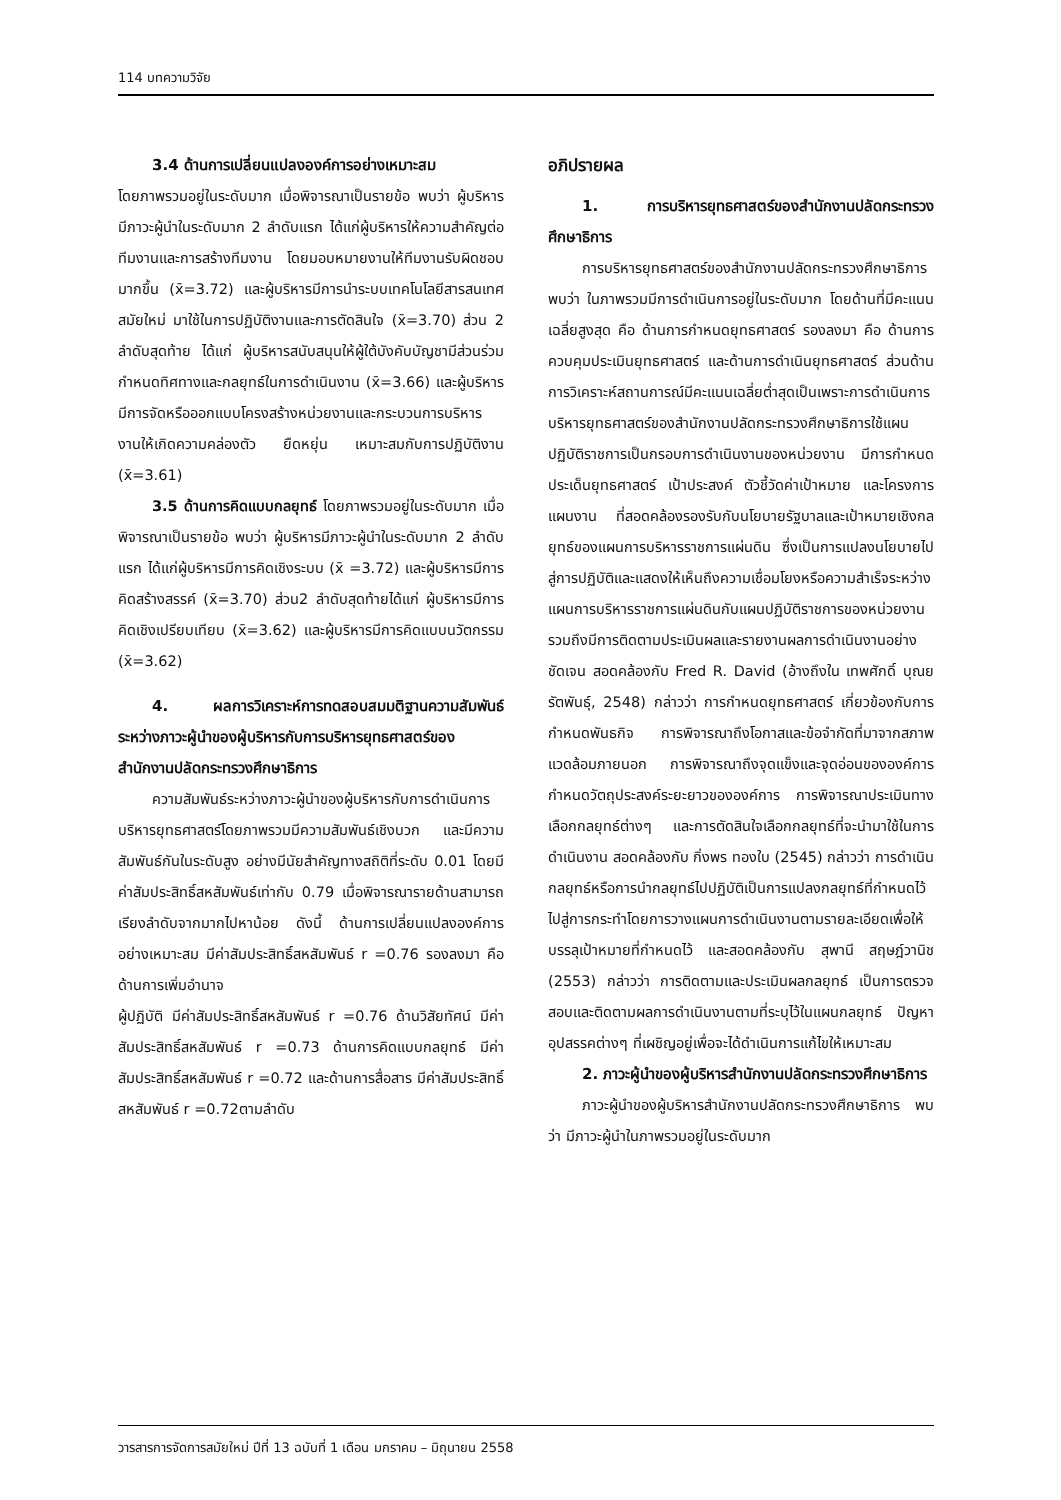114 บทความวิจัย
3.4 ด้านการเปลี่ยนแปลงองค์การอย่างเหมาะสม
โดยภาพรวมอยู่ในระดับมาก เมื่อพิจารณาเป็นรายข้อ พบว่า ผู้บริหารมีภาวะผู้นำในระดับมาก 2 ลำดับแรก ได้แก่ผู้บริหารให้ความสำคัญต่อทีมงานและการสร้างทีมงาน โดยมอบหมายงานให้ทีมงานรับผิดชอบมากขึ้น (x̄=3.72) และผู้บริหารมีการนำระบบเทคโนโลยีสารสนเทศสมัยใหม่ มาใช้ในการปฏิบัติงานและการตัดสินใจ (x̄=3.70) ส่วน 2 ลำดับสุดท้าย ได้แก่ ผู้บริหารสนับสนุนให้ผู้ใต้บังคับบัญชามีส่วนร่วมกำหนดทิศทางและกลยุทธ์ในการดำเนินงาน (x̄=3.66) และผู้บริหารมีการจัดหรือออกแบบโครงสร้างหน่วยงานและกระบวนการบริหารงานให้เกิดความคล่องตัว ยืดหยุ่น เหมาะสมกับการปฏิบัติงาน (x̄=3.61)
3.5 ด้านการคิดแบบกลยุทธ์ โดยภาพรวมอยู่ในระดับมาก เมื่อพิจารณาเป็นรายข้อ พบว่า ผู้บริหารมีภาวะผู้นำในระดับมาก 2 ลำดับแรก ได้แก่ผู้บริหารมีการคิดเชิงระบบ (x̄ =3.72) และผู้บริหารมีการคิดสร้างสรรค์ (x̄=3.70) ส่วน2 ลำดับสุดท้ายได้แก่ ผู้บริหารมีการคิดเชิงเปรียบเทียบ (x̄=3.62) และผู้บริหารมีการคิดแบบนวัตกรรม (x̄=3.62)
4. ผลการวิเคราะห์การทดสอบสมมติฐานความสัมพันธ์ระหว่างภาวะผู้นำของผู้บริหารกับการบริหารยุทธศาสตร์ของสำนักงานปลัดกระทรวงศึกษาธิการ
ความสัมพันธ์ระหว่างภาวะผู้นำของผู้บริหารกับการดำเนินการบริหารยุทธศาสตร์โดยภาพรวมมีความสัมพันธ์เชิงบวก และมีความสัมพันธ์กันในระดับสูง อย่างมีนัยสำคัญทางสถิติที่ระดับ 0.01 โดยมีค่าสัมประสิทธิ์สหสัมพันธ์เท่ากับ 0.79 เมื่อพิจารณารายด้านสามารถเรียงลำดับจากมากไปหาน้อย ดังนี้ ด้านการเปลี่ยนแปลงองค์การอย่างเหมาะสม มีค่าสัมประสิทธิ์สหสัมพันธ์ r =0.76 รองลงมา คือ ด้านการเพิ่มอำนาจ
ผู้ปฏิบัติ มีค่าสัมประสิทธิ์สหสัมพันธ์ r =0.76 ด้านวิสัยทัศน์ มีค่าสัมประสิทธิ์สหสัมพันธ์ r =0.73 ด้านการคิดแบบกลยุทธ์ มีค่าสัมประสิทธิ์สหสัมพันธ์ r =0.72 และด้านการสื่อสาร มีค่าสัมประสิทธิ์สหสัมพันธ์ r =0.72ตามลำดับ
อภิปรายผล
1. การบริหารยุทธศาสตร์ของสำนักงานปลัดกระทรวงศึกษาธิการ
การบริหารยุทธศาสตร์ของสำนักงานปลัดกระทรวงศึกษาธิการ พบว่า ในภาพรวมมีการดำเนินการอยู่ในระดับมาก โดยด้านที่มีคะแนนเฉลี่ยสูงสุด คือ ด้านการกำหนดยุทธศาสตร์ รองลงมา คือ ด้านการควบคุมประเมินยุทธศาสตร์ และด้านการดำเนินยุทธศาสตร์ ส่วนด้านการวิเคราะห์สถานการณ์มีคะแนนเฉลี่ยต่ำสุดเป็นเพราะการดำเนินการบริหารยุทธศาสตร์ของสำนักงานปลัดกระทรวงศึกษาธิการใช้แผนปฏิบัติราชการเป็นกรอบการดำเนินงานของหน่วยงาน มีการกำหนดประเด็นยุทธศาสตร์ เป้าประสงค์ ตัวชี้วัดค่าเป้าหมาย และโครงการ แผนงาน ที่สอดคล้องรองรับกับนโยบายรัฐบาลและเป้าหมายเชิงกลยุทธ์ของแผนการบริหารราชการแผ่นดิน ซึ่งเป็นการแปลงนโยบายไปสู่การปฏิบัติและแสดงให้เห็นถึงความเชื่อมโยงหรือความสำเร็จระหว่างแผนการบริหารราชการแผ่นดินกับแผนปฏิบัติราชการของหน่วยงาน รวมถึงมีการติดตามประเมินผลและรายงานผลการดำเนินงานอย่างชัดเจน สอดคล้องกับ Fred R. David (อ้างถึงใน เทพศักดิ์ บุณยรัตพันธุ์, 2548) กล่าวว่า การกำหนดยุทธศาสตร์ เกี่ยวข้องกับการกำหนดพันธกิจ การพิจารณาถึงโอกาสและข้อจำกัดที่มาจากสภาพแวดล้อมภายนอก การพิจารณาถึงจุดแข็งและจุดอ่อนขององค์การ กำหนดวัตถุประสงค์ระยะยาวขององค์การ การพิจารณาประเมินทางเลือกกลยุทธ์ต่างๆ และการตัดสินใจเลือกกลยุทธ์ที่จะนำมาใช้ในการดำเนินงาน สอดคล้องกับ กิ่งพร ทองใบ (2545) กล่าวว่า การดำเนินกลยุทธ์หรือการนำกลยุทธ์ไปปฏิบัติเป็นการแปลงกลยุทธ์ที่กำหนดไว้ไปสู่การกระทำโดยการวางแผนการดำเนินงานตามรายละเอียดเพื่อให้บรรลุเป้าหมายที่กำหนดไว้ และสอดคล้องกับ สุพานี สฤษฎ์วานิช (2553) กล่าวว่า การติดตามและประเมินผลกลยุทธ์ เป็นการตรวจสอบและติดตามผลการดำเนินงานตามที่ระบุไว้ในแผนกลยุทธ์ ปัญหาอุปสรรคต่างๆ ที่เผชิญอยู่เพื่อจะได้ดำเนินการแก้ไขให้เหมาะสม
2. ภาวะผู้นำของผู้บริหารสำนักงานปลัดกระทรวงศึกษาธิการ
ภาวะผู้นำของผู้บริหารสำนักงานปลัดกระทรวงศึกษาธิการ พบว่า มีภาวะผู้นำในภาพรวมอยู่ในระดับมาก
วารสารการจัดการสมัยใหม่ ปีที่ 13 ฉบับที่ 1 เดือน มกราคม – มิถุนายน 2558